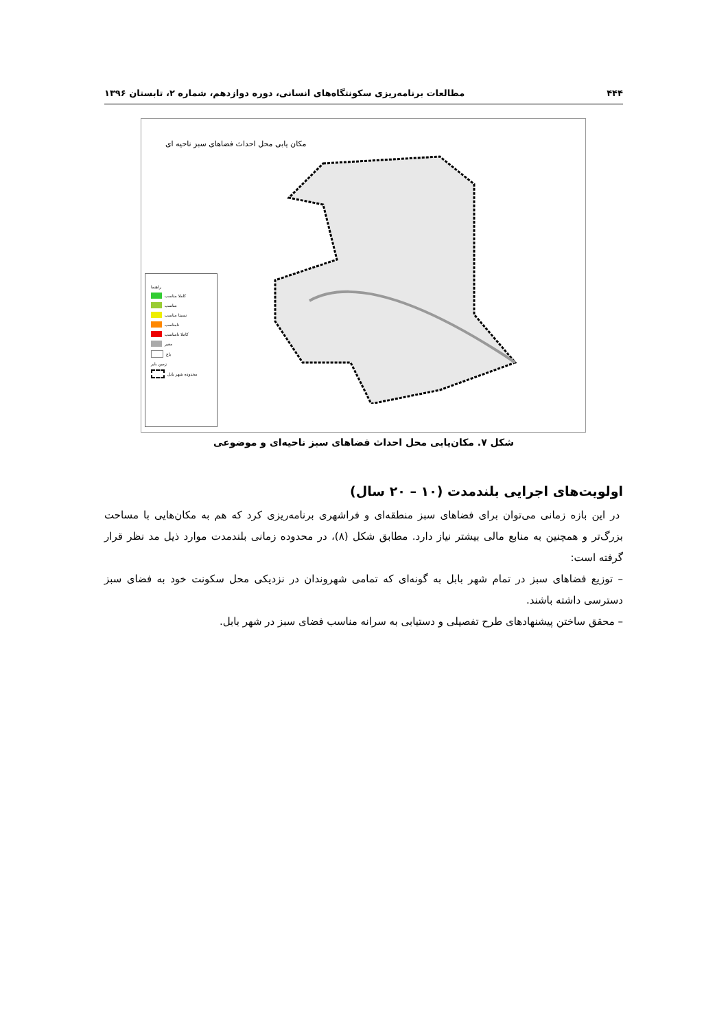۴۴۴ مطالعات برنامه‌ریزی سکونتگاه‌های انسانی، دوره دوازدهم، شماره ۲، تابستان ۱۳۹۶
مکان یابی محل احداث فضاهای سبز ناحیه ای
راهنما
کاملا مناسب
مناسب
نسبتا مناسب
نامناسب
کاملا نامناسب
معبر
باغ
زمین بایر
محدوده شهر بابل
شکل ۷. مکان‌یابی محل احداث فضاهای سبز ناحیه‌ای و موضوعی
اولویت‌های اجرایی بلندمدت (۱۰ – ۲۰ سال)
در این بازه زمانی می‌توان برای فضاهای سبز منطقه‌ای و فراشهری برنامه‌ریزی کرد که هم به مکان‌هایی با مساحت بزرگ‌تر و همچنین به منابع مالی بیشتر نیاز دارد. مطابق شکل (۸)، در محدوده زمانی بلندمدت موارد ذیل مد نظر قرار گرفته است:
– توزیع فضاهای سبز در تمام شهر بابل به گونه‌ای که تمامی شهروندان در نزدیکی محل سکونت خود به فضای سبز دسترسی داشته باشند.
– محقق ساختن پیشنهادهای طرح تفصیلی و دستیابی به سرانه مناسب فضای سبز در شهر بابل.